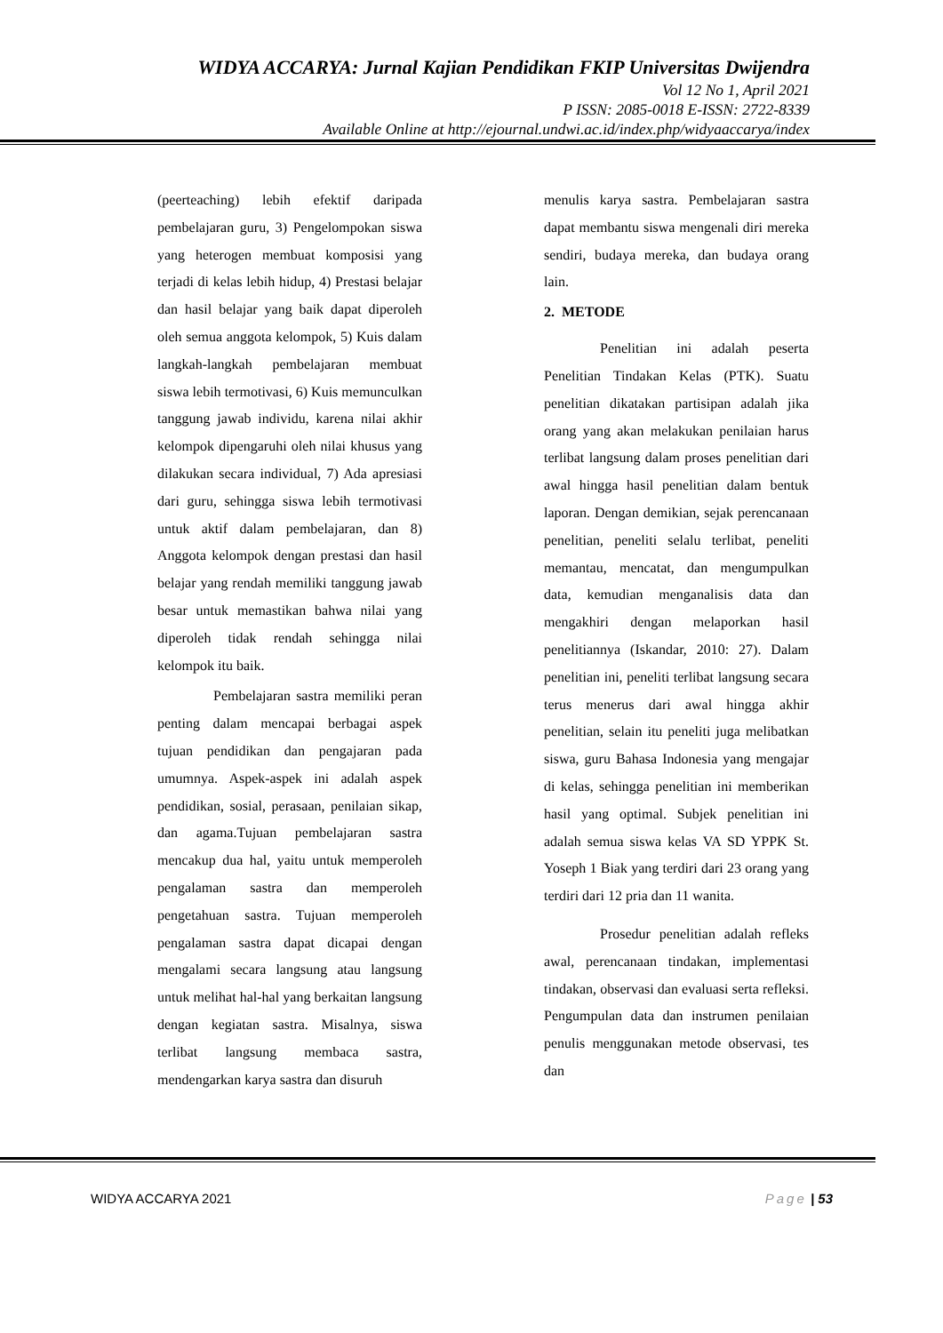WIDYA ACCARYA: Jurnal Kajian Pendidikan FKIP Universitas Dwijendra
Vol 12 No 1, April 2021
P ISSN: 2085-0018 E-ISSN: 2722-8339
Available Online at http://ejournal.undwi.ac.id/index.php/widyaaccarya/index
(peerteaching) lebih efektif daripada pembelajaran guru, 3) Pengelompokan siswa yang heterogen membuat komposisi yang terjadi di kelas lebih hidup, 4) Prestasi belajar dan hasil belajar yang baik dapat diperoleh oleh semua anggota kelompok, 5) Kuis dalam langkah-langkah pembelajaran membuat siswa lebih termotivasi, 6) Kuis memunculkan tanggung jawab individu, karena nilai akhir kelompok dipengaruhi oleh nilai khusus yang dilakukan secara individual, 7) Ada apresiasi dari guru, sehingga siswa lebih termotivasi untuk aktif dalam pembelajaran, dan 8) Anggota kelompok dengan prestasi dan hasil belajar yang rendah memiliki tanggung jawab besar untuk memastikan bahwa nilai yang diperoleh tidak rendah sehingga nilai kelompok itu baik.
Pembelajaran sastra memiliki peran penting dalam mencapai berbagai aspek tujuan pendidikan dan pengajaran pada umumnya. Aspek-aspek ini adalah aspek pendidikan, sosial, perasaan, penilaian sikap, dan agama.Tujuan pembelajaran sastra mencakup dua hal, yaitu untuk memperoleh pengalaman sastra dan memperoleh pengetahuan sastra. Tujuan memperoleh pengalaman sastra dapat dicapai dengan mengalami secara langsung atau langsung untuk melihat hal-hal yang berkaitan langsung dengan kegiatan sastra. Misalnya, siswa terlibat langsung membaca sastra, mendengarkan karya sastra dan disuruh
menulis karya sastra. Pembelajaran sastra dapat membantu siswa mengenali diri mereka sendiri, budaya mereka, dan budaya orang lain.
2. METODE
Penelitian ini adalah peserta Penelitian Tindakan Kelas (PTK). Suatu penelitian dikatakan partisipan adalah jika orang yang akan melakukan penilaian harus terlibat langsung dalam proses penelitian dari awal hingga hasil penelitian dalam bentuk laporan. Dengan demikian, sejak perencanaan penelitian, peneliti selalu terlibat, peneliti memantau, mencatat, dan mengumpulkan data, kemudian menganalisis data dan mengakhiri dengan melaporkan hasil penelitiannya (Iskandar, 2010: 27). Dalam penelitian ini, peneliti terlibat langsung secara terus menerus dari awal hingga akhir penelitian, selain itu peneliti juga melibatkan siswa, guru Bahasa Indonesia yang mengajar di kelas, sehingga penelitian ini memberikan hasil yang optimal. Subjek penelitian ini adalah semua siswa kelas VA SD YPPK St. Yoseph 1 Biak yang terdiri dari 23 orang yang terdiri dari 12 pria dan 11 wanita.
Prosedur penelitian adalah refleks awal, perencanaan tindakan, implementasi tindakan, observasi dan evaluasi serta refleksi. Pengumpulan data dan instrumen penilaian penulis menggunakan metode observasi, tes dan
WIDYA ACCARYA 2021 Page | 53